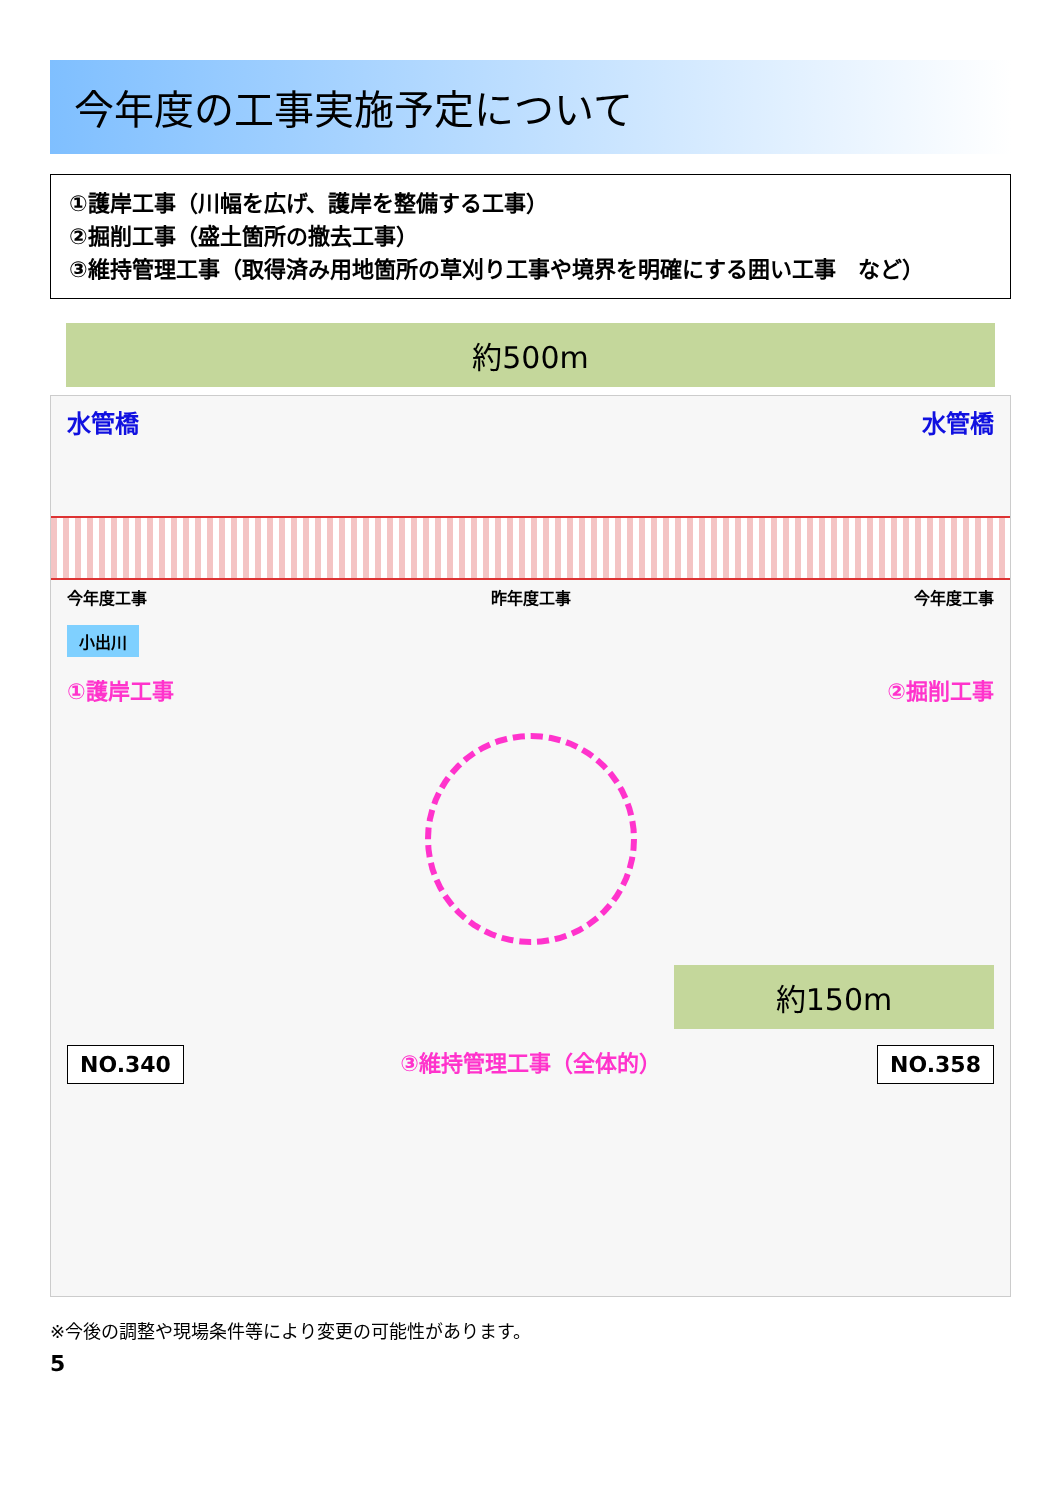今年度の工事実施予定について
①護岸工事（川幅を広げ、護岸を整備する工事）
②掘削工事（盛土箇所の撤去工事）
③維持管理工事（取得済み用地箇所の草刈り工事や境界を明確にする囲い工事　など）
約500m
水管橋 水管橋
今年度工事 昨年度工事 今年度工事
小出川
①護岸工事 ②掘削工事
約150m
NO.340 ③維持管理工事（全体的） NO.358
※今後の調整や現場条件等により変更の可能性があります。
5